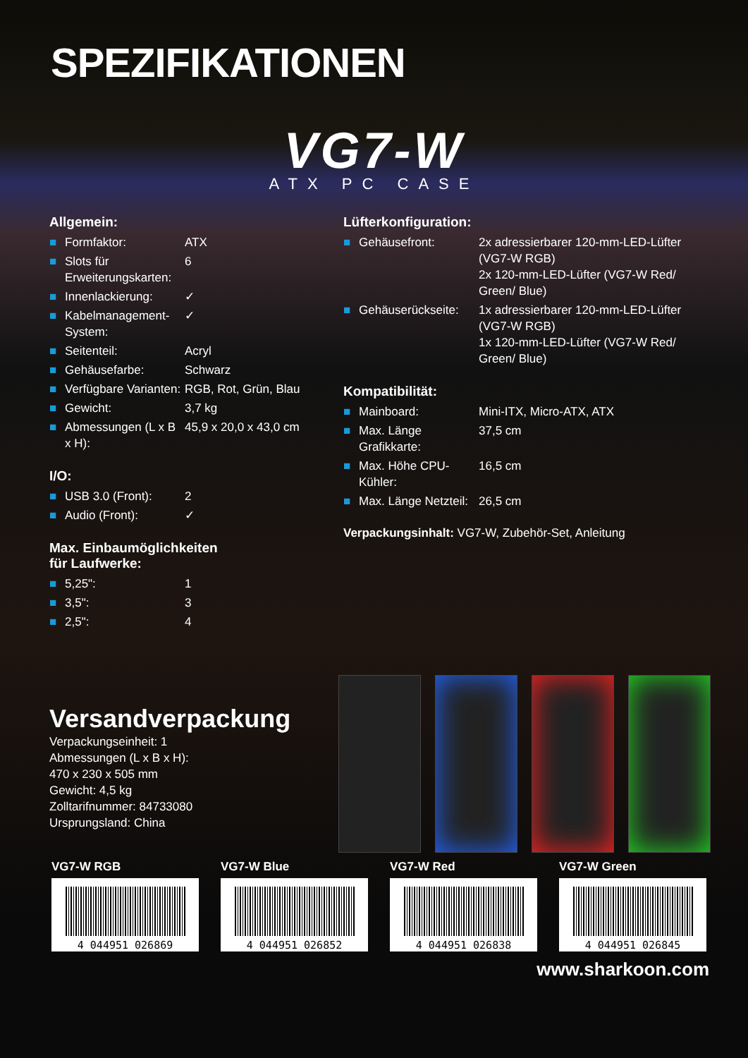SPEZIFIKATIONEN
VG7-W
ATX PC CASE
Allgemein:
| ■ | Formfaktor: | ATX |
| ■ | Slots für Erweiterungskarten: | 6 |
| ■ | Innenlackierung: | ✓ |
| ■ | Kabelmanagement-System: | ✓ |
| ■ | Seitenteil: | Acryl |
| ■ | Gehäusefarbe: | Schwarz |
| ■ | Verfügbare Varianten: | RGB, Rot, Grün, Blau |
| ■ | Gewicht: | 3,7 kg |
| ■ | Abmessungen (L x B x H): | 45,9 x 20,0 x 43,0 cm |
I/O:
| ■ | USB 3.0 (Front): | 2 |
| ■ | Audio (Front): | ✓ |
Max. Einbaumöglichkeiten
für Laufwerke:
| ■ | 5,25": | 1 |
| ■ | 3,5": | 3 |
| ■ | 2,5": | 4 |
Lüfterkonfiguration:
| ■ | Gehäusefront: | 2x adressierbarer 120-mm-LED-Lüfter (VG7-W RGB) 2x 120-mm-LED-Lüfter (VG7-W Red/ Green/ Blue) |
| ■ | Gehäuserückseite: | 1x adressierbarer 120-mm-LED-Lüfter (VG7-W RGB) 1x 120-mm-LED-Lüfter (VG7-W Red/ Green/ Blue) |
Kompatibilität:
| ■ | Mainboard: | Mini-ITX, Micro-ATX, ATX |
| ■ | Max. Länge Grafikkarte: | 37,5 cm |
| ■ | Max. Höhe CPU-Kühler: | 16,5 cm |
| ■ | Max. Länge Netzteil: | 26,5 cm |
Verpackungsinhalt: VG7-W, Zubehör-Set, Anleitung
Versandverpackung
Verpackungseinheit: 1
Abmessungen (L x B x H):
470 x 230 x 505 mm
Gewicht: 4,5 kg
Zolltarifnummer: 84733080
Ursprungsland: China
VG7-W RGB
4 044951 026869
VG7-W Blue
4 044951 026852
VG7-W Red
4 044951 026838
VG7-W Green
4 044951 026845
www.sharkoon.com